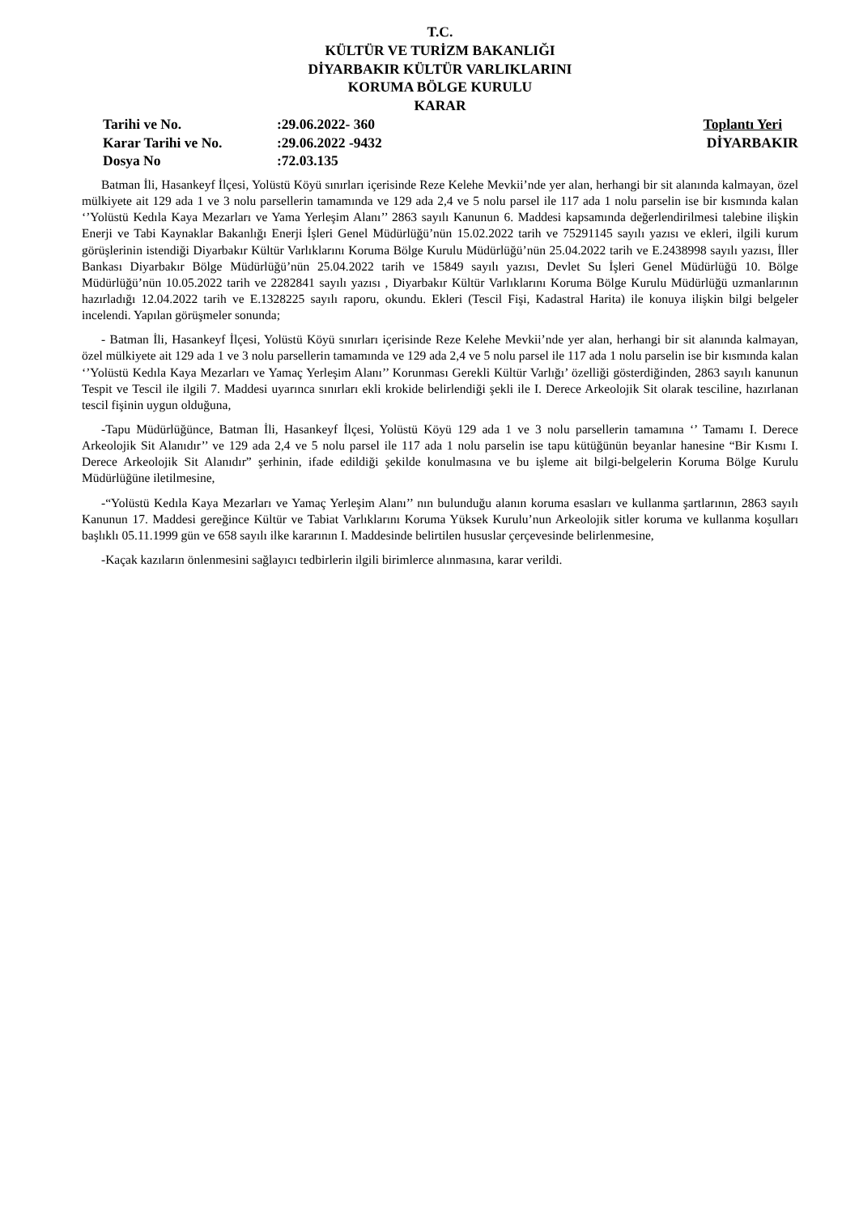T.C.
KÜLTÜR VE TURİZM BAKANLIĞI
DİYARBAKIR KÜLTÜR VARLIKLARINI
KORUMA BÖLGE KURULU
KARAR
| Tarihi ve No. | :29.06.2022- 360 | Toplantı Yeri |
| Karar Tarihi ve No. | :29.06.2022 -9432 | DİYARBAKIR |
| Dosya No | :72.03.135 | |
Batman İli, Hasankeyf İlçesi, Yolüstü Köyü sınırları içerisinde Reze Kelehe Mevkii’nde yer alan, herhangi bir sit alanında kalmayan, özel mülkiyete ait 129 ada 1 ve 3 nolu parsellerin tamamında ve 129 ada 2,4 ve 5 nolu parsel ile 117 ada 1 nolu parselin ise bir kısmında kalan ‘’Yolüstü Kedıla Kaya Mezarları ve Yama Yerleşim Alanı’’ 2863 sayılı Kanunun 6. Maddesi kapsamında değerlendirilmesi talebine ilişkin Enerji ve Tabi Kaynaklar Bakanlığı Enerji İşleri Genel Müdürlüğü’nün 15.02.2022 tarih ve 75291145 sayılı yazısı ve ekleri, ilgili kurum görüşlerinin istendiği Diyarbakır Kültür Varlıklarını Koruma Bölge Kurulu Müdürlüğü’nün 25.04.2022 tarih ve E.2438998 sayılı yazısı, İller Bankası Diyarbakır Bölge Müdürlüğü’nün 25.04.2022 tarih ve 15849 sayılı yazısı, Devlet Su İşleri Genel Müdürlüğü 10. Bölge Müdürlüğü’nün 10.05.2022 tarih ve 2282841 sayılı yazısı , Diyarbakır Kültür Varlıklarını Koruma Bölge Kurulu Müdürlüğü uzmanlarının hazırladığı 12.04.2022 tarih ve E.1328225 sayılı raporu, okundu. Ekleri (Tescil Fişi, Kadastral Harita) ile konuya ilişkin bilgi belgeler incelendi. Yapılan görüşmeler sonunda;
- Batman İli, Hasankeyf İlçesi, Yolüstü Köyü sınırları içerisinde Reze Kelehe Mevkii’nde yer alan, herhangi bir sit alanında kalmayan, özel mülkiyete ait 129 ada 1 ve 3 nolu parsellerin tamamında ve 129 ada 2,4 ve 5 nolu parsel ile 117 ada 1 nolu parselin ise bir kısmında kalan ‘’Yolüstü Kedıla Kaya Mezarları ve Yamaç Yerleşim Alanı’’ Korunması Gerekli Kültür Varlığı’ özelliği gösterdiğinden, 2863 sayılı kanunun Tespit ve Tescil ile ilgili 7. Maddesi uyarınca sınırları ekli krokide belirlendiği şekli ile I. Derece Arkeolojik Sit olarak tesciline, hazırlanan tescil fişinin uygun olduğuna,
-Tapu Müdürlüğünce, Batman İli, Hasankeyf İlçesi, Yolüstü Köyü 129 ada 1 ve 3 nolu parsellerin tamamına ‘’ Tamamı I. Derece Arkeolojik Sit Alanıdır’’ ve 129 ada 2,4 ve 5 nolu parsel ile 117 ada 1 nolu parselin ise tapu kütüğünün beyanlar hanesine “Bir Kısmı I. Derece Arkeolojik Sit Alanıdır” şerhinin, ifade edildiği şekilde konulmasına ve bu işleme ait bilgi-belgelerin Koruma Bölge Kurulu Müdürlüğüne iletilmesine,
-“Yolüstü Kedıla Kaya Mezarları ve Yamaç Yerleşim Alanı’’ nın bulunduğu alanın koruma esasları ve kullanma şartlarının, 2863 sayılı Kanunun 17. Maddesi gereğince Kültür ve Tabiat Varlıklarını Koruma Yüksek Kurulu’nun Arkeolojik sitler koruma ve kullanma koşulları başlıklı 05.11.1999 gün ve 658 sayılı ilke kararının I. Maddesinde belirtilen hususlar çerçevesinde belirlenmesine,
-Kaçak kazıların önlenmesini sağlayıcı tedbirlerin ilgili birimlerce alınmasına, karar verildi.